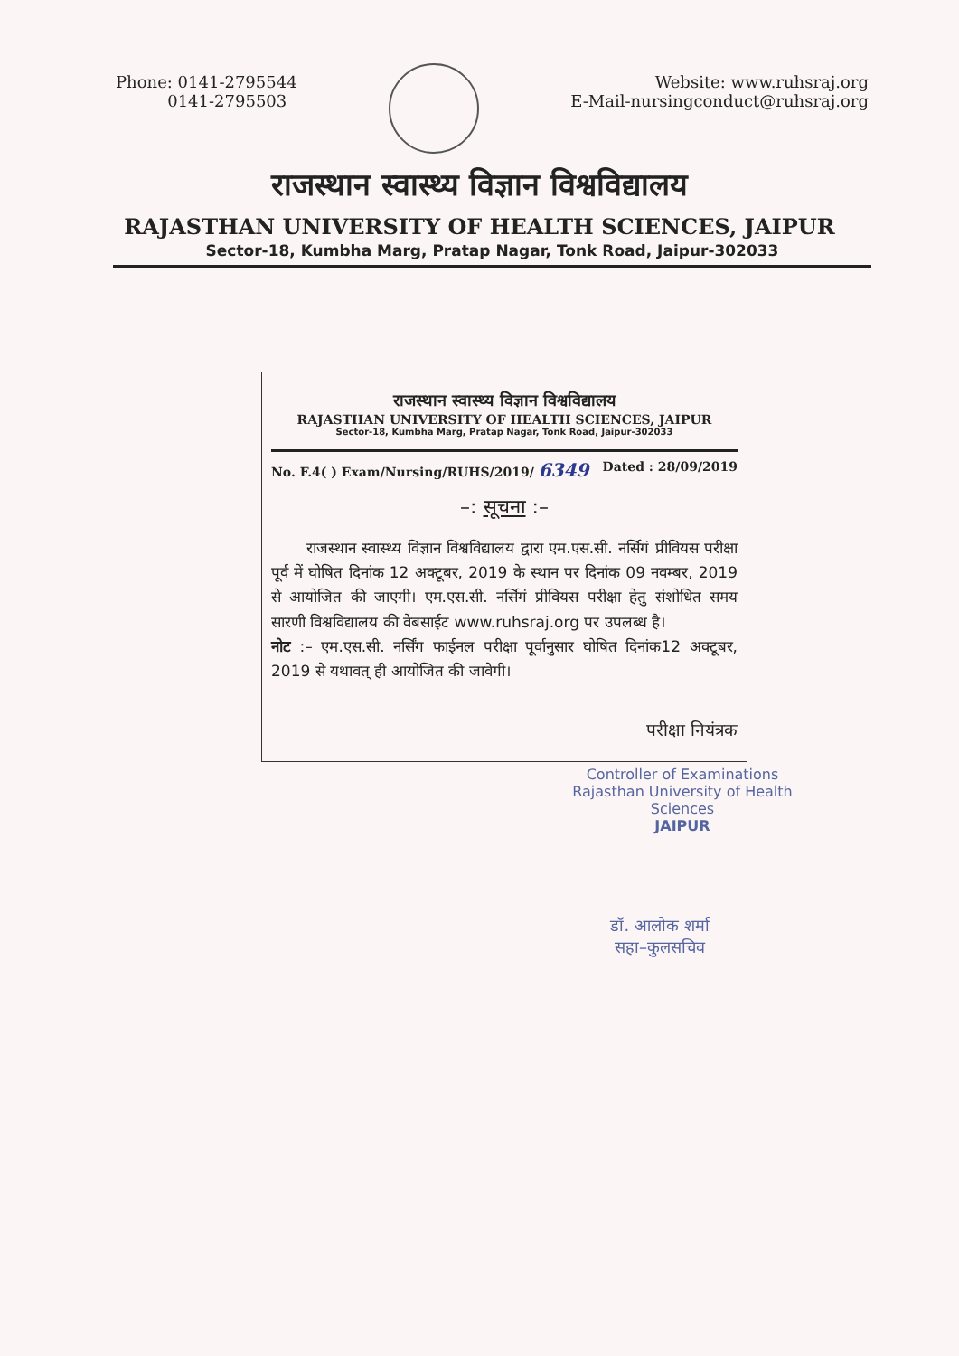Phone: 0141-2795544
0141-2795503
Website: www.ruhsraj.org
E-Mail-nursingconduct@ruhsraj.org
राजस्थान स्वास्थ्य विज्ञान विश्वविद्यालय
RAJASTHAN UNIVERSITY OF HEALTH SCIENCES, JAIPUR
Sector-18, Kumbha Marg, Pratap Nagar, Tonk Road, Jaipur-302033
राजस्थान स्वास्थ्य विज्ञान विश्वविद्यालय
RAJASTHAN UNIVERSITY OF HEALTH SCIENCES, JAIPUR
Sector-18, Kumbha Marg, Pratap Nagar, Tonk Road, Jaipur-302033
No. F.4( ) Exam/Nursing/RUHS/2019/ 6349 Dated : 28/09/2019
–: सूचना :–
राजस्थान स्वास्थ्य विज्ञान विश्वविद्यालय द्वारा एम.एस.सी. नर्सिगं प्रीवियस परीक्षा पूर्व में घोषित दिनांक 12 अक्टूबर, 2019 के स्थान पर दिनांक 09 नवम्बर, 2019 से आयोजित की जाएगी। एम.एस.सी. नर्सिगं प्रीवियस परीक्षा हेतु संशोधित समय सारणी विश्वविद्यालय की वेबसाईट www.ruhsraj.org पर उपलब्ध है।
नोट :– एम.एस.सी. नर्सिंग फाईनल परीक्षा पूर्वानुसार घोषित दिनांक12 अक्टूबर, 2019 से यथावत् ही आयोजित की जावेगी।
परीक्षा नियंत्रक
Controller of Examinations
Rajasthan University of Health Sciences
JAIPUR
डॉ. आलोक शर्मा
सहा–कुलसचिव